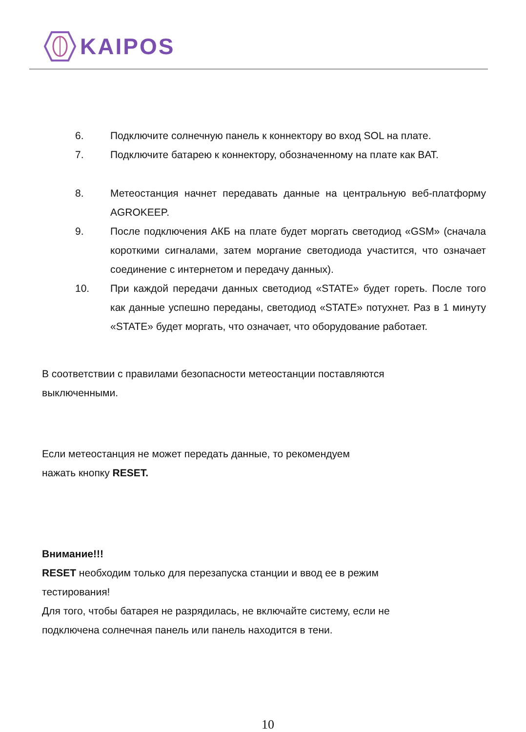KAIPOS
6. Подключите солнечную панель к коннектору во вход SOL на плате.
7. Подключите батарею к коннектору, обозначенному на плате как BAT.
8. Метеостанция начнет передавать данные на центральную веб-платформу AGROKEEP.
9. После подключения АКБ на плате будет моргать светодиод «GSM» (сначала короткими сигналами, затем моргание светодиода участится, что означает соединение с интернетом и передачу данных).
10. При каждой передачи данных светодиод «STATE» будет гореть. После того как данные успешно переданы, светодиод «STATE» потухнет. Раз в 1 минуту «STATE» будет моргать, что означает, что оборудование работает.
В соответствии с правилами безопасности метеостанции поставляются
выключенными.
Если метеостанция не может передать данные, то рекомендуем
нажать кнопку RESET.
Внимание!!!
RESET необходим только для перезапуска станции и ввод ее в режим
тестирования!
Для того, чтобы батарея не разрядилась, не включайте систему, если не
подключена солнечная панель или панель находится в тени.
10